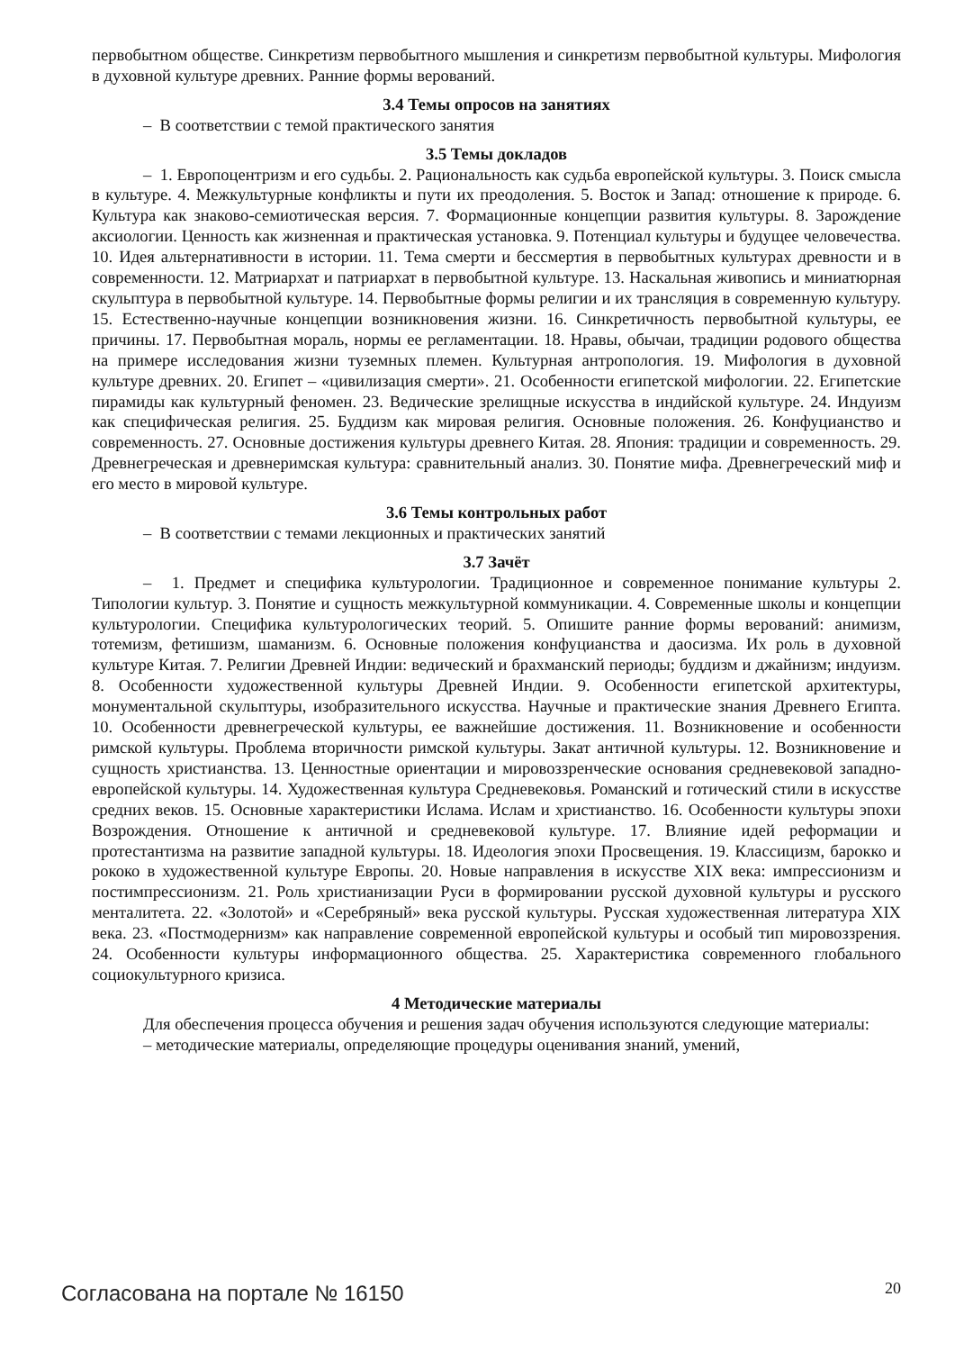первобытном обществе. Синкретизм первобытного мышления и синкретизм первобытной культуры. Мифология в духовной культуре древних. Ранние формы верований.
3.4 Темы опросов на занятиях
– В соответствии с темой практического занятия
3.5 Темы докладов
– 1. Европоцентризм и его судьбы. 2. Рациональность как судьба европейской культуры. 3. Поиск смысла в культуре. 4. Межкультурные конфликты и пути их преодоления. 5. Восток и Запад: отношение к природе. 6. Культура как знаково-семиотическая версия. 7. Формационные концепции развития культуры. 8. Зарождение аксиологии. Ценность как жизненная и практическая установка. 9. Потенциал культуры и будущее человечества. 10. Идея альтернативности в истории. 11. Тема смерти и бессмертия в первобытных культурах древности и в современности. 12. Матриархат и патриархат в первобытной культуре. 13. Наскальная живопись и миниатюрная скульптура в первобытной культуре. 14. Первобытные формы религии и их трансляция в современную культуру. 15. Естественно-научные концепции возникновения жизни. 16. Синкретичность первобытной культуры, ее причины. 17. Первобытная мораль, нормы ее регламентации. 18. Нравы, обычаи, традиции родового общества на примере исследования жизни туземных племен. Культурная антропология. 19. Мифология в духовной культуре древних. 20. Египет – «цивилизация смерти». 21. Особенности египетской мифологии. 22. Египетские пирамиды как культурный феномен. 23. Ведические зрелищные искусства в индийской культуре. 24. Индуизм как специфическая религия. 25. Буддизм как мировая религия. Основные положения. 26. Конфуцианство и современность. 27. Основные достижения культуры древнего Китая. 28. Япония: традиции и современность. 29. Древнегреческая и древнеримская культура: сравнительный анализ. 30. Понятие мифа. Древнегреческий миф и его место в мировой культуре.
3.6 Темы контрольных работ
– В соответствии с темами лекционных и практических занятий
3.7 Зачёт
– 1. Предмет и специфика культурологии. Традиционное и современное понимание культуры 2. Типологии культур. 3. Понятие и сущность межкультурной коммуникации. 4. Современные школы и концепции культурологии. Специфика культурологических теорий. 5. Опишите ранние формы верований: анимизм, тотемизм, фетишизм, шаманизм. 6. Основные положения конфуцианства и даосизма. Их роль в духовной культуре Китая. 7. Религии Древней Индии: ведический и брахманский периоды; буддизм и джайнизм; индуизм. 8. Особенности художественной культуры Древней Индии. 9. Особенности египетской архитектуры, монументальной скульптуры, изобразительного искусства. Научные и практические знания Древнего Египта. 10. Особенности древнегреческой культуры, ее важнейшие достижения. 11. Возникновение и особенности римской культуры. Проблема вторичности римской культуры. Закат античной культуры. 12. Возникновение и сущность христианства. 13. Ценностные ориентации и мировоззренческие основания средневековой западно-европейской культуры. 14. Художественная культура Средневековья. Романский и готический стили в искусстве средних веков. 15. Основные характеристики Ислама. Ислам и христианство. 16. Особенности культуры эпохи Возрождения. Отношение к античной и средневековой культуре. 17. Влияние идей реформации и протестантизма на развитие западной культуры. 18. Идеология эпохи Просвещения. 19. Классицизм, барокко и рококо в художественной культуре Европы. 20. Новые направления в искусстве XIX века: импрессионизм и постимпрессионизм. 21. Роль христианизации Руси в формировании русской духовной культуры и русского менталитета. 22. «Золотой» и «Серебряный» века русской культуры. Русская художественная литература XIX века. 23. «Постмодернизм» как направление современной европейской культуры и особый тип мировоззрения. 24. Особенности культуры информационного общества. 25. Характеристика современного глобального социокультурного кризиса.
4 Методические материалы
Для обеспечения процесса обучения и решения задач обучения используются следующие материалы:
– методические материалы, определяющие процедуры оценивания знаний, умений,
Согласована на портале № 16150 20